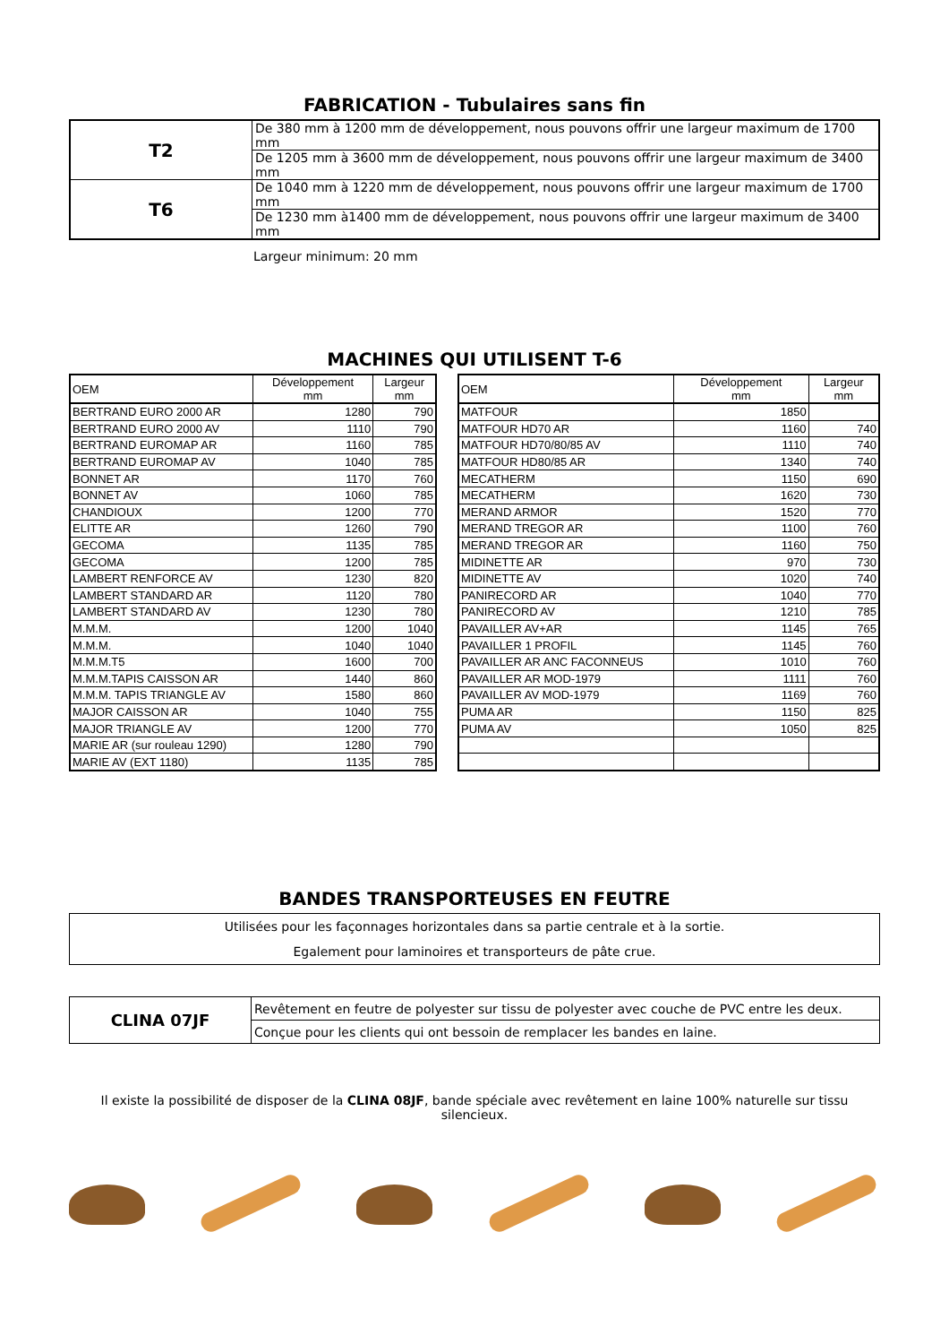FABRICATION - Tubulaires sans fin
| T2 | De 380 mm à 1200 mm de développement, nous pouvons offrir une largeur maximum de 1700 mm |
| | De 1205 mm à 3600 mm de développement, nous pouvons offrir une largeur maximum de 3400 mm |
| T6 | De 1040 mm à 1220 mm de développement, nous pouvons offrir une largeur maximum de 1700 mm |
| | De 1230 mm à1400 mm de développement, nous pouvons offrir une largeur maximum de 3400 mm |
Largeur minimum: 20 mm
MACHINES QUI UTILISENT T-6
| OEM | Développement mm | Largeur mm |
| --- | --- | --- |
| BERTRAND EURO 2000 AR | 1280 | 790 |
| BERTRAND EURO 2000 AV | 1110 | 790 |
| BERTRAND EUROMAP AR | 1160 | 785 |
| BERTRAND EUROMAP AV | 1040 | 785 |
| BONNET AR | 1170 | 760 |
| BONNET AV | 1060 | 785 |
| CHANDIOUX | 1200 | 770 |
| ELITTE AR | 1260 | 790 |
| GECOMA | 1135 | 785 |
| GECOMA | 1200 | 785 |
| LAMBERT RENFORCE AV | 1230 | 820 |
| LAMBERT STANDARD AR | 1120 | 780 |
| LAMBERT STANDARD AV | 1230 | 780 |
| M.M.M. | 1200 | 1040 |
| M.M.M. | 1040 | 1040 |
| M.M.M.T5 | 1600 | 700 |
| M.M.M.TAPIS CAISSON AR | 1440 | 860 |
| M.M.M. TAPIS TRIANGLE AV | 1580 | 860 |
| MAJOR CAISSON AR | 1040 | 755 |
| MAJOR TRIANGLE AV | 1200 | 770 |
| MARIE AR (sur rouleau 1290) | 1280 | 790 |
| MARIE AV (EXT 1180) | 1135 | 785 |
| OEM | Développement mm | Largeur mm |
| --- | --- | --- |
| MATFOUR | 1850 | |
| MATFOUR HD70 AR | 1160 | 740 |
| MATFOUR HD70/80/85 AV | 1110 | 740 |
| MATFOUR HD80/85 AR | 1340 | 740 |
| MECATHERM | 1150 | 690 |
| MECATHERM | 1620 | 730 |
| MERAND ARMOR | 1520 | 770 |
| MERAND TREGOR AR | 1100 | 760 |
| MERAND TREGOR AR | 1160 | 750 |
| MIDINETTE AR | 970 | 730 |
| MIDINETTE AV | 1020 | 740 |
| PANIRECORD AR | 1040 | 770 |
| PANIRECORD AV | 1210 | 785 |
| PAVAILLER AV+AR | 1145 | 765 |
| PAVAILLER 1 PROFIL | 1145 | 760 |
| PAVAILLER AR ANC FACONNEUS | 1010 | 760 |
| PAVAILLER AR MOD-1979 | 1111 | 760 |
| PAVAILLER AV MOD-1979 | 1169 | 760 |
| PUMA AR | 1150 | 825 |
| PUMA AV | 1050 | 825 |
BANDES TRANSPORTEUSES EN FEUTRE
Utilisées pour les façonnages horizontales dans sa partie centrale et à la sortie.
Egalement pour laminoires et transporteurs de pâte crue.
| CLINA 07JF | Revêtement en feutre de polyester sur tissu de polyester avec couche de PVC entre les deux. |
| | Conçue pour les clients qui ont bessoin de remplacer les bandes en laine. |
Il existe la possibilité de disposer de la CLINA 08JF, bande spéciale avec revêtement en laine 100% naturelle sur tissu silencieux.